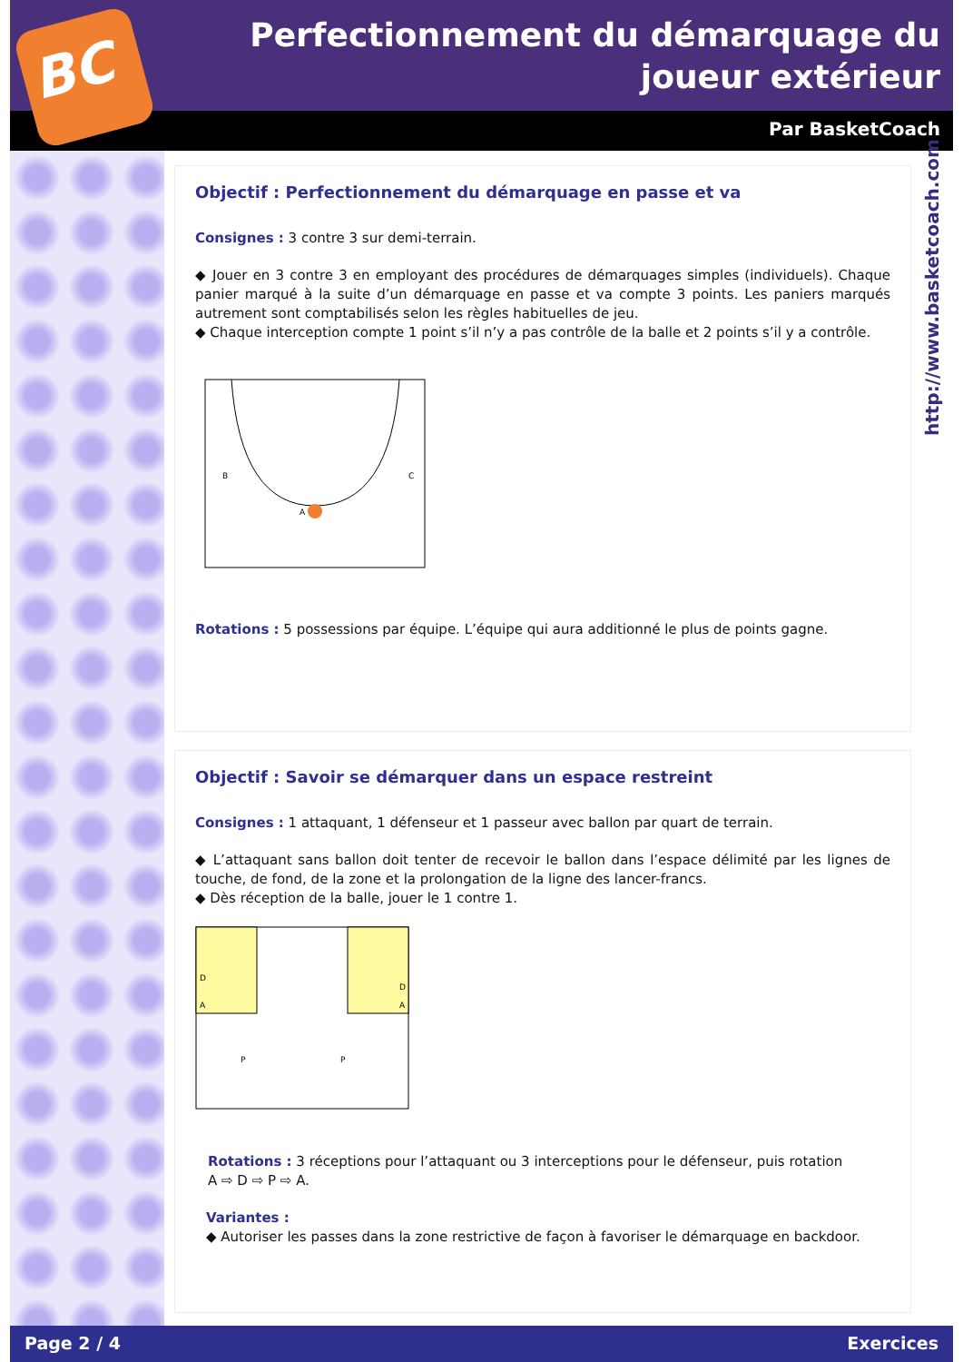BC
Perfectionnement du démarquage du joueur extérieur
Par BasketCoach
http://www.basketcoach.com
Objectif : Perfectionnement du démarquage en passe et va
Consignes : 3 contre 3 sur demi-terrain.
◆ Jouer en 3 contre 3 en employant des procédures de démarquages simples (individuels). Chaque panier marqué à la suite d’un démarquage en passe et va compte 3 points. Les paniers marqués autrement sont comptabilisés selon les règles habituelles de jeu.
◆ Chaque interception compte 1 point s’il n’y a pas contrôle de la balle et 2 points s’il y a contrôle.
B
C
A
Rotations : 5 possessions par équipe. L’équipe qui aura additionné le plus de points gagne.
Objectif : Savoir se démarquer dans un espace restreint
Consignes : 1 attaquant, 1 défenseur et 1 passeur avec ballon par quart de terrain.
◆ L’attaquant sans ballon doit tenter de recevoir le ballon dans l’espace délimité par les lignes de touche, de fond, de la zone et la prolongation de la ligne des lancer-francs.
◆ Dès réception de la balle, jouer le 1 contre 1.
D
A
D
A
P
P
Rotations : 3 réceptions pour l’attaquant ou 3 interceptions pour le défenseur, puis rotation
A ⇨ D ⇨ P ⇨ A.
Variantes :
◆ Autoriser les passes dans la zone restrictive de façon à favoriser le démarquage en backdoor.
Page 2 / 4 Exercices